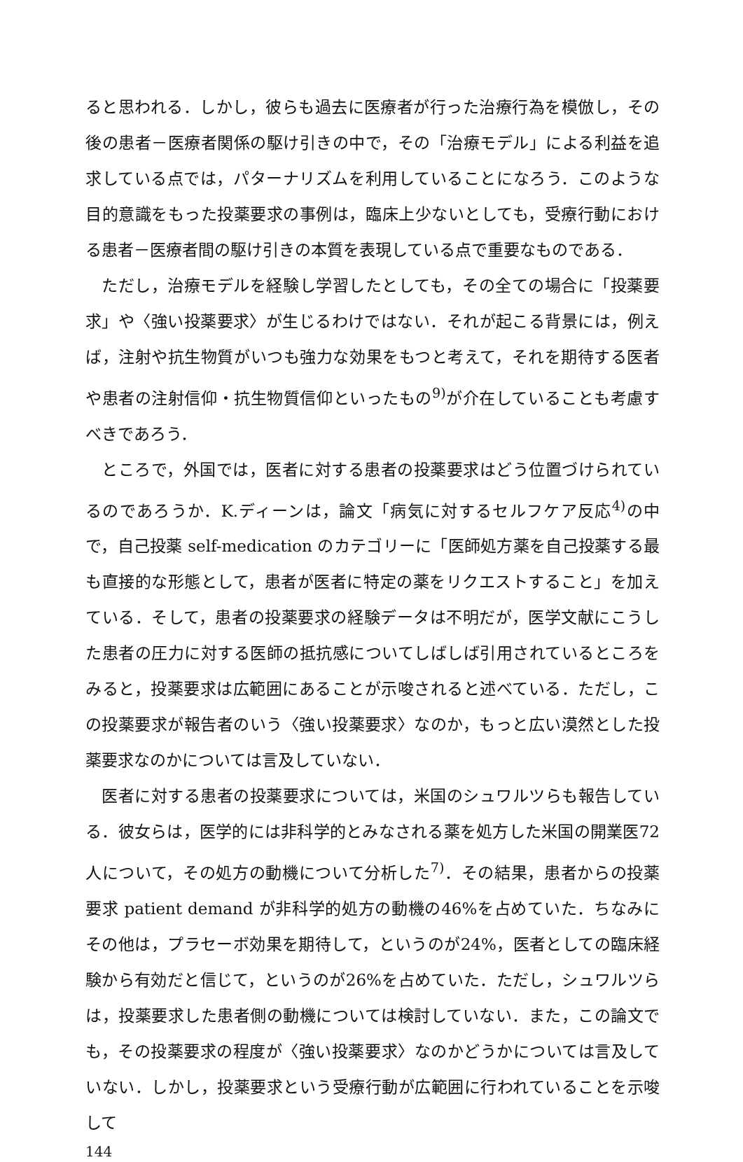ると思われる．しかし，彼らも過去に医療者が行った治療行為を模倣し，その後の患者－医療者関係の駆け引きの中で，その「治療モデル」による利益を追求している点では，パターナリズムを利用していることになろう．このような目的意識をもった投薬要求の事例は，臨床上少ないとしても，受療行動における患者－医療者間の駆け引きの本質を表現している点で重要なものである．
ただし，治療モデルを経験し学習したとしても，その全ての場合に「投薬要求」や〈強い投薬要求〉が生じるわけではない．それが起こる背景には，例えば，注射や抗生物質がいつも強力な効果をもつと考えて，それを期待する医者や患者の注射信仰・抗生物質信仰といったもの<sup>9)</sup>が介在していることも考慮すべきであろう．
ところで，外国では，医者に対する患者の投薬要求はどう位置づけられているのであろうか．K.ディーンは，論文「病気に対するセルフケア反応<sup>4)</sup>の中で，自己投薬 self-medication のカテゴリーに「医師処方薬を自己投薬する最も直接的な形態として，患者が医者に特定の薬をリクエストすること」を加えている．そして，患者の投薬要求の経験データは不明だが，医学文献にこうした患者の圧力に対する医師の抵抗感についてしばしば引用されているところをみると，投薬要求は広範囲にあることが示唆されると述べている．ただし，この投薬要求が報告者のいう〈強い投薬要求〉なのか，もっと広い漠然とした投薬要求なのかについては言及していない．
医者に対する患者の投薬要求については，米国のシュワルツらも報告している．彼女らは，医学的には非科学的とみなされる薬を処方した米国の開業医72人について，その処方の動機について分析した<sup>7)</sup>．その結果，患者からの投薬要求 patient demand が非科学的処方の動機の46%を占めていた．ちなみにその他は，プラセーボ効果を期待して，というのが24%，医者としての臨床経験から有効だと信じて，というのが26%を占めていた．ただし，シュワルツらは，投薬要求した患者側の動機については検討していない．また，この論文でも，その投薬要求の程度が〈強い投薬要求〉なのかどうかについては言及していない．しかし，投薬要求という受療行動が広範囲に行われていることを示唆して
144